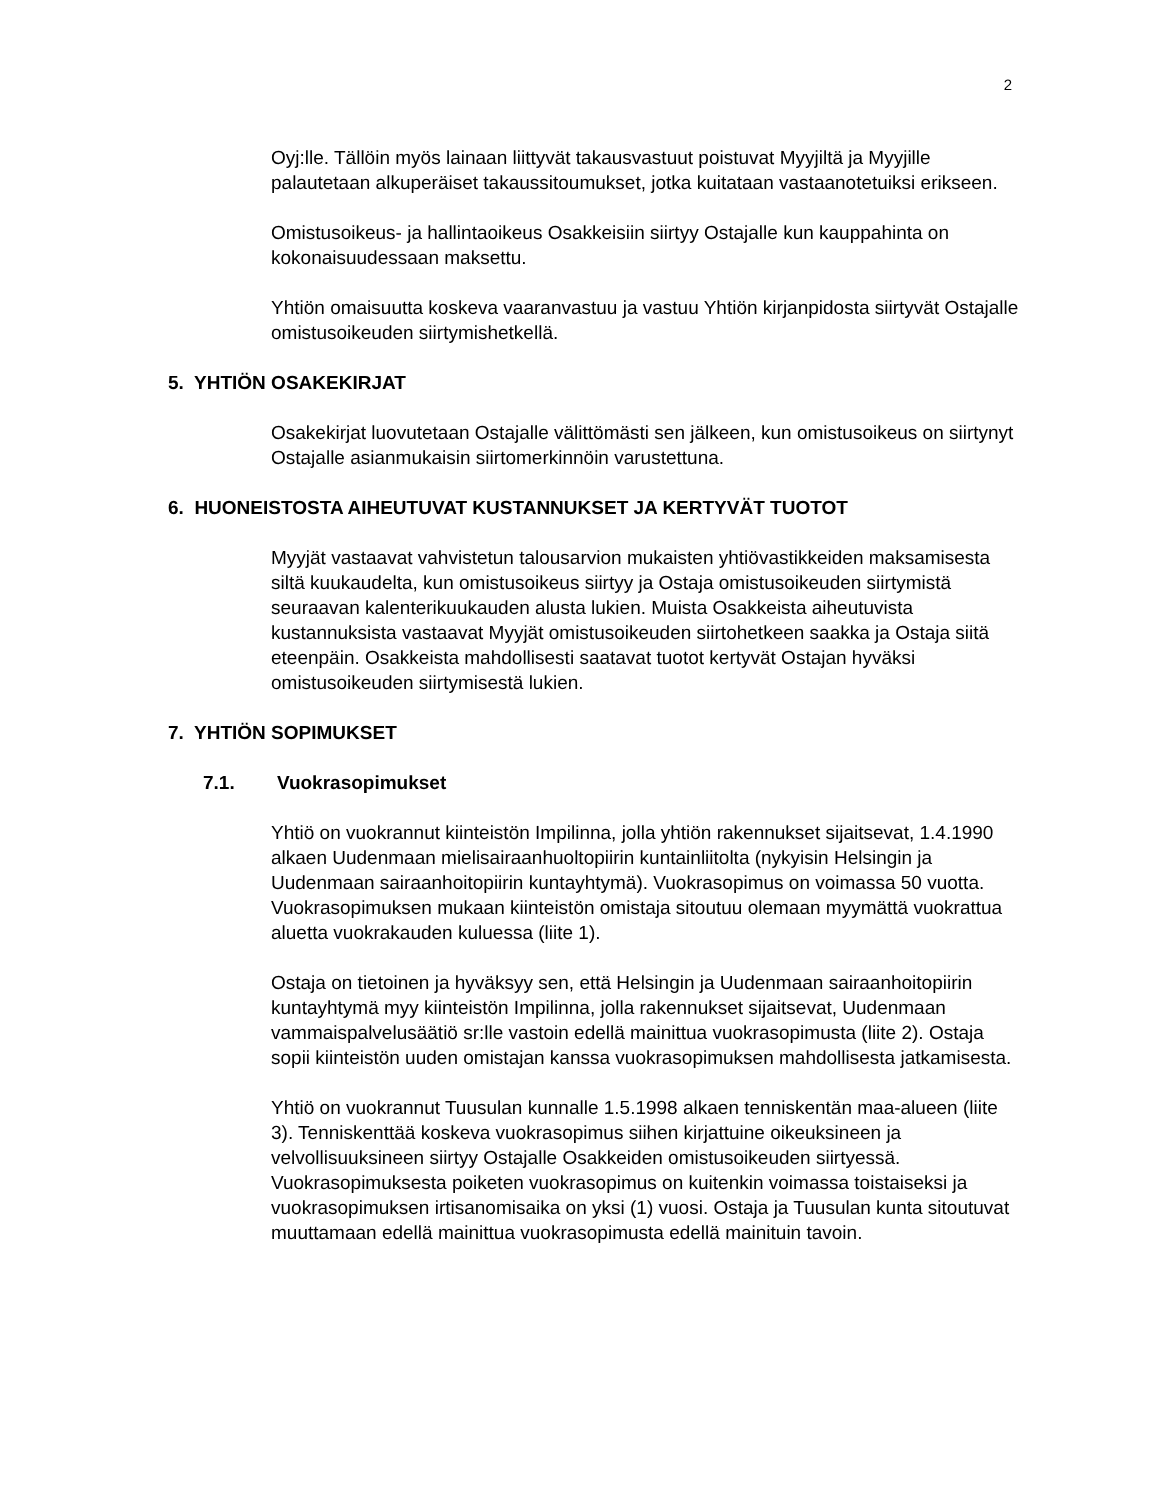2
Oyj:lle. Tällöin myös lainaan liittyvät takausvastuut poistuvat Myyjiltä ja Myyjille palautetaan alkuperäiset takaussitoumukset, jotka kuitataan vastaanotetuiksi erikseen.
Omistusoikeus- ja hallintaoikeus Osakkeisiin siirtyy Ostajalle kun kauppahinta on kokonaisuudessaan maksettu.
Yhtiön omaisuutta koskeva vaaranvastuu ja vastuu Yhtiön kirjanpidosta siirtyvät Ostajalle omistusoikeuden siirtymishetkellä.
5. YHTIÖN OSAKEKIRJAT
Osakekirjat luovutetaan Ostajalle välittömästi sen jälkeen, kun omistusoikeus on siirtynyt Ostajalle asianmukaisin siirtomerkinnöin varustettuna.
6. HUONEISTOSTA AIHEUTUVAT KUSTANNUKSET JA KERTYVÄT TUOTOT
Myyjät vastaavat vahvistetun talousarvion mukaisten yhtiövastikkeiden maksamisesta siltä kuukaudelta, kun omistusoikeus siirtyy ja Ostaja omistusoikeuden siirtymistä seuraavan kalenterikuukauden alusta lukien. Muista Osakkeista aiheutuvista kustannuksista vastaavat Myyjät omistusoikeuden siirtohetkeen saakka ja Ostaja siitä eteenpäin. Osakkeista mahdollisesti saatavat tuotot kertyvät Ostajan hyväksi omistusoikeuden siirtymisestä lukien.
7. YHTIÖN SOPIMUKSET
7.1. Vuokrasopimukset
Yhtiö on vuokrannut kiinteistön Impilinna, jolla yhtiön rakennukset sijaitsevat, 1.4.1990 alkaen Uudenmaan mielisairaanhuoltopiirin kuntainliitolta (nykyisin Helsingin ja Uudenmaan sairaanhoitopiirin kuntayhtymä). Vuokrasopimus on voimassa 50 vuotta. Vuokrasopimuksen mukaan kiinteistön omistaja sitoutuu olemaan myymättä vuokrattua aluetta vuokrakauden kuluessa (liite 1).
Ostaja on tietoinen ja hyväksyy sen, että Helsingin ja Uudenmaan sairaanhoitopiirin kuntayhtymä myy kiinteistön Impilinna, jolla rakennukset sijaitsevat, Uudenmaan vammaispalvelusäätiö sr:lle vastoin edellä mainittua vuokrasopimusta (liite 2). Ostaja sopii kiinteistön uuden omistajan kanssa vuokrasopimuksen mahdollisesta jatkamisesta.
Yhtiö on vuokrannut Tuusulan kunnalle 1.5.1998 alkaen tenniskentän maa-alueen (liite 3). Tenniskenttää koskeva vuokrasopimus siihen kirjattuine oikeuksineen ja velvollisuuksineen siirtyy Ostajalle Osakkeiden omistusoikeuden siirtyessä. Vuokrasopimuksesta poiketen vuokrasopimus on kuitenkin voimassa toistaiseksi ja vuokrasopimuksen irtisanomisaika on yksi (1) vuosi. Ostaja ja Tuusulan kunta sitoutuvat muuttamaan edellä mainittua vuokrasopimusta edellä mainituin tavoin.